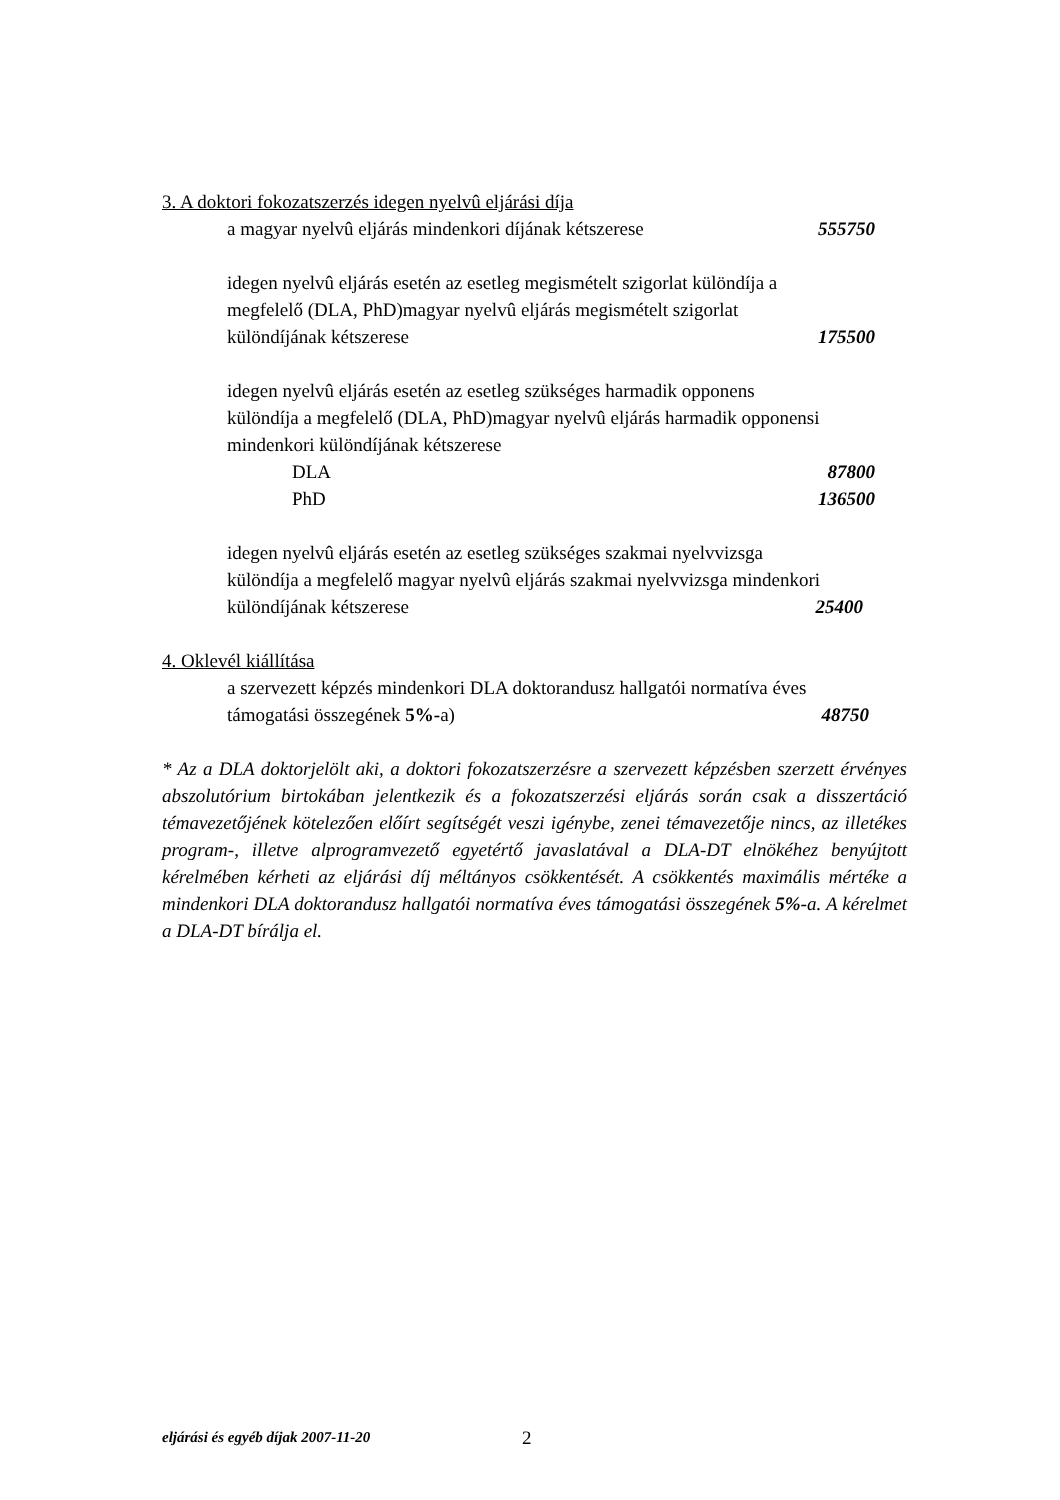3. A doktori fokozatszerzés idegen nyelvû eljárási díja
a magyar nyelvû eljárás mindenkori díjának kétszerese 555750
idegen nyelvû eljárás esetén az esetleg megismételt szigorlat különdíja a
megfelelő (DLA, PhD)magyar nyelvû eljárás megismételt szigorlat
különdíjának kétszerese 175500
idegen nyelvû eljárás esetén az esetleg szükséges harmadik opponens
különdíja a megfelelő (DLA, PhD)magyar nyelvû eljárás harmadik opponensi
mindenkori különdíjának kétszerese
DLA 87800
PhD 136500
idegen nyelvû eljárás esetén az esetleg szükséges szakmai nyelvvizsga
különdíja a megfelelő magyar nyelvû eljárás szakmai nyelvvizsga mindenkori
különdíjának kétszerese 25400
4. Oklevél kiállítása
a szervezett képzés mindenkori DLA doktorandusz hallgatói normatíva éves
támogatási összegének 5%-a) 48750
* Az a DLA doktorjelölt aki, a doktori fokozatszerzésre a szervezett képzésben szerzett érvényes abszolutórium birtokában jelentkezik és a fokozatszerzési eljárás során csak a disszertáció témavezetőjének kötelezően előírt segítségét veszi igénybe, zenei témavezetője nincs, az illetékes program-, illetve alprogramvezető egyetértő javaslatával a DLA-DT elnökéhez benyújtott kérelmében kérheti az eljárási díj méltányos csökkentését. A csökkentés maximális mértéke a mindenkori DLA doktorandusz hallgatói normatíva éves támogatási összegének 5%-a. A kérelmet a DLA-DT bírálja el.
eljárási és egyéb díjak 2007-11-20 2